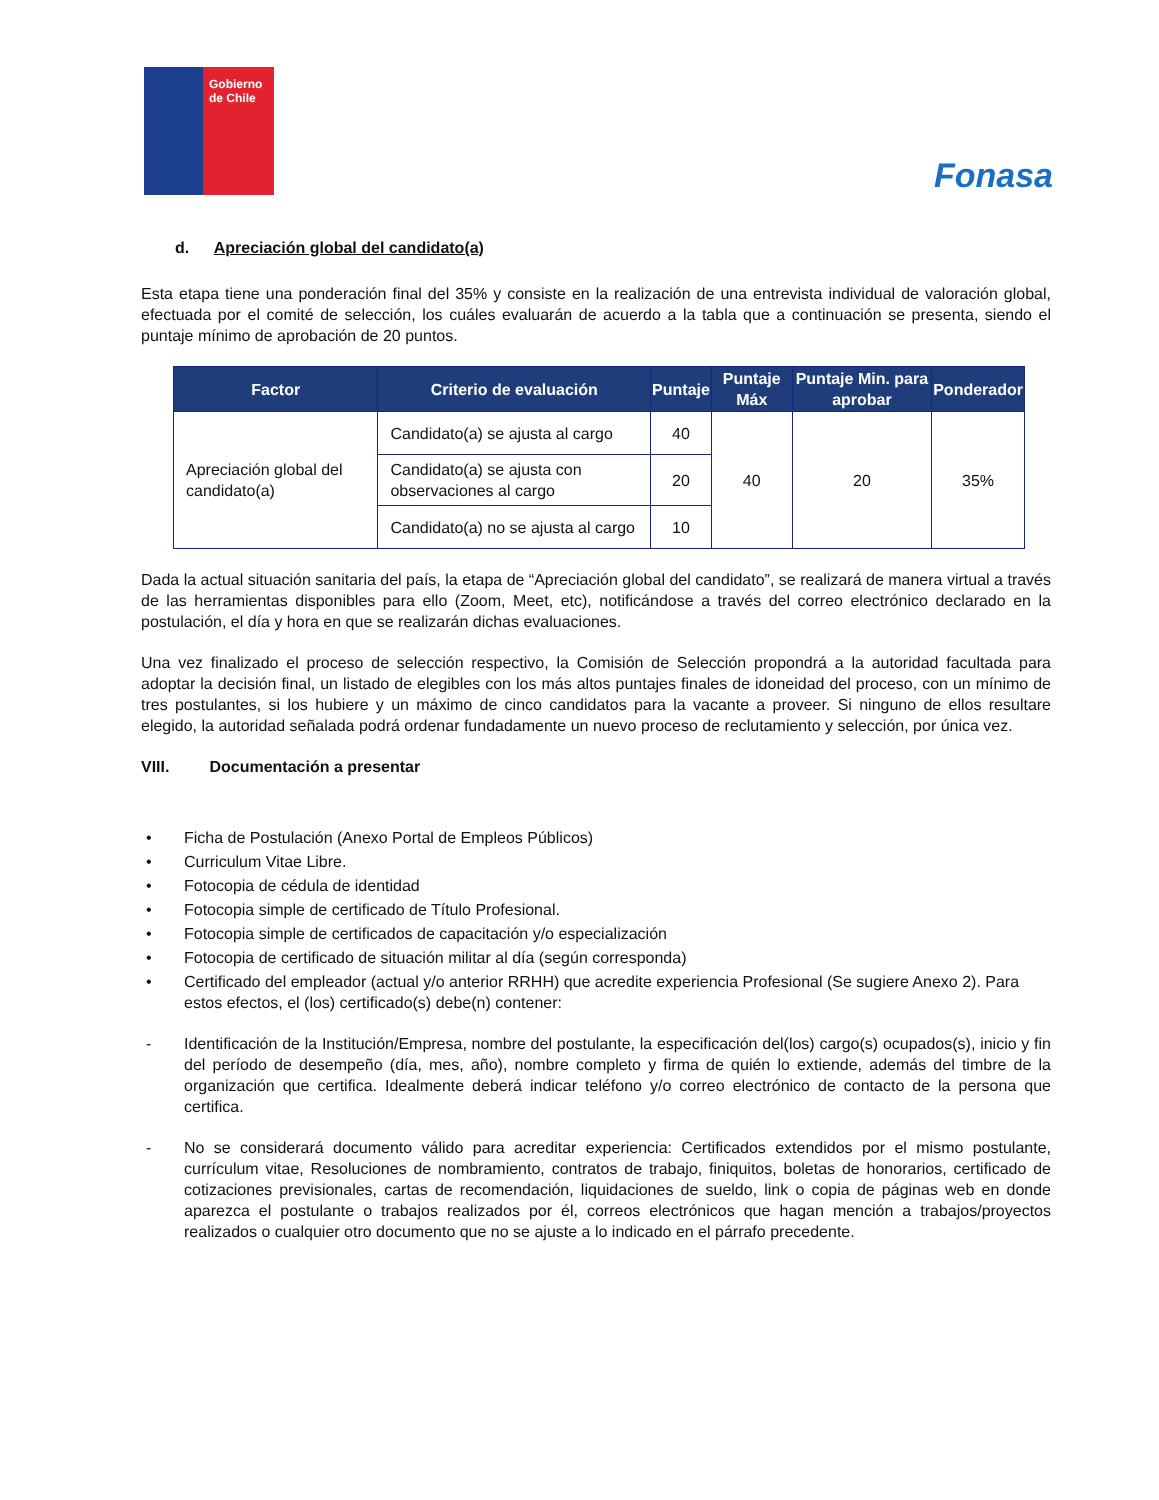Gobierno de Chile
Fonasa
d. Apreciación global del candidato(a)
Esta etapa tiene una ponderación final del 35% y consiste en la realización de una entrevista individual de valoración global, efectuada por el comité de selección, los cuáles evaluarán de acuerdo a la tabla que a continuación se presenta, siendo el puntaje mínimo de aprobación de 20 puntos.
| Factor | Criterio de evaluación | Puntaje | Puntaje Máx | Puntaje Min. para aprobar | Ponderador |
| --- | --- | --- | --- | --- | --- |
| Apreciación global del candidato(a) | Candidato(a) se ajusta al cargo | 40 | 40 | 20 | 35% |
| | Candidato(a) se ajusta con observaciones al cargo | 20 | | | |
| | Candidato(a) no se ajusta al cargo | 10 | | | |
Dada la actual situación sanitaria del país, la etapa de “Apreciación global del candidato”, se realizará de manera virtual a través de las herramientas disponibles para ello (Zoom, Meet, etc), notificándose a través del correo electrónico declarado en la postulación, el día y hora en que se realizarán dichas evaluaciones.
Una vez finalizado el proceso de selección respectivo, la Comisión de Selección propondrá a la autoridad facultada para adoptar la decisión final, un listado de elegibles con los más altos puntajes finales de idoneidad del proceso, con un mínimo de tres postulantes, si los hubiere y un máximo de cinco candidatos para la vacante a proveer. Si ninguno de ellos resultare elegido, la autoridad señalada podrá ordenar fundadamente un nuevo proceso de reclutamiento y selección, por única vez.
VIII. Documentación a presentar
• Ficha de Postulación (Anexo Portal de Empleos Públicos)
• Curriculum Vitae Libre.
• Fotocopia de cédula de identidad
• Fotocopia simple de certificado de Título Profesional.
• Fotocopia simple de certificados de capacitación y/o especialización
• Fotocopia de certificado de situación militar al día (según corresponda)
• Certificado del empleador (actual y/o anterior RRHH) que acredite experiencia Profesional (Se sugiere Anexo 2). Para estos efectos, el (los) certificado(s) debe(n) contener:
- Identificación de la Institución/Empresa, nombre del postulante, la especificación del(los) cargo(s) ocupados(s), inicio y fin del período de desempeño (día, mes, año), nombre completo y firma de quién lo extiende, además del timbre de la organización que certifica. Idealmente deberá indicar teléfono y/o correo electrónico de contacto de la persona que certifica.
- No se considerará documento válido para acreditar experiencia: Certificados extendidos por el mismo postulante, currículum vitae, Resoluciones de nombramiento, contratos de trabajo, finiquitos, boletas de honorarios, certificado de cotizaciones previsionales, cartas de recomendación, liquidaciones de sueldo, link o copia de páginas web en donde aparezca el postulante o trabajos realizados por él, correos electrónicos que hagan mención a trabajos/proyectos realizados o cualquier otro documento que no se ajuste a lo indicado en el párrafo precedente.